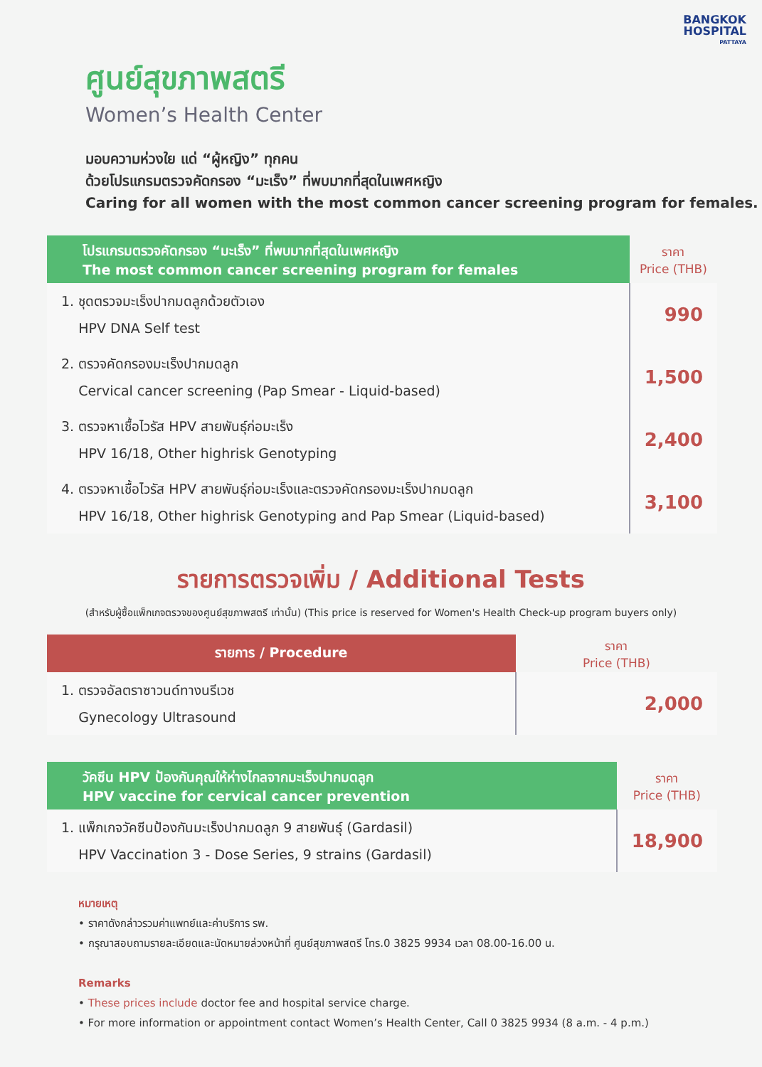BANGKOK
HOSPITAL
PATTAYA
ศูนย์สุขภาพสตรี
Women’s Health Center
มอบความห่วงใย แด่ “ผู้หญิง” ทุกคน
ด้วยโปรแกรมตรวจคัดกรอง “มะเร็ง” ที่พบมากที่สุดในเพศหญิง
Caring for all women with the most common cancer screening program for females.
| โปรแกรมตรวจคัดกรอง “มะเร็ง” ที่พบมากที่สุดในเพศหญิง The most common cancer screening program for females | ราคา Price (THB) |
| --- | --- |
| 1. ชุดตรวจมะเร็งปากมดลูกด้วยตัวเอง HPV DNA Self test | 990 |
| 2. ตรวจคัดกรองมะเร็งปากมดลูก Cervical cancer screening (Pap Smear - Liquid-based) | 1,500 |
| 3. ตรวจหาเชื้อไวรัส HPV สายพันธุ์ก่อมะเร็ง HPV 16/18, Other highrisk Genotyping | 2,400 |
| 4. ตรวจหาเชื้อไวรัส HPV สายพันธุ์ก่อมะเร็งและตรวจคัดกรองมะเร็งปากมดลูก HPV 16/18, Other highrisk Genotyping and Pap Smear (Liquid-based) | 3,100 |
รายการตรวจเพิ่ม / Additional Tests
(สำหรับผู้ซื้อแพ็กเกจตรวจของศูนย์สุขภาพสตรี เท่านั้น) (This price is reserved for Women's Health Check-up program buyers only)
| รายการ / Procedure | ราคา Price (THB) |
| --- | --- |
| 1. ตรวจอัลตราซาวนด์ทางนรีเวช Gynecology Ultrasound | 2,000 |
| วัคซีน HPV ป้องกันคุณให้ห่างไกลจากมะเร็งปากมดลูก HPV vaccine for cervical cancer prevention | ราคา Price (THB) |
| --- | --- |
| 1. แพ็กเกจวัคซีนป้องกันมะเร็งปากมดลูก 9 สายพันธุ์ (Gardasil) HPV Vaccination 3 - Dose Series, 9 strains (Gardasil) | 18,900 |
หมายเหตุ
• ราคาดังกล่าวรวมค่าแพทย์และค่าบริการ รพ.
• กรุณาสอบถามรายละเอียดและนัดหมายล่วงหน้าที่ ศูนย์สุขภาพสตรี โทร.0 3825 9934 เวลา 08.00-16.00 น.
Remarks
• These prices include doctor fee and hospital service charge.
• For more information or appointment contact Women’s Health Center, Call 0 3825 9934 (8 a.m. - 4 p.m.)